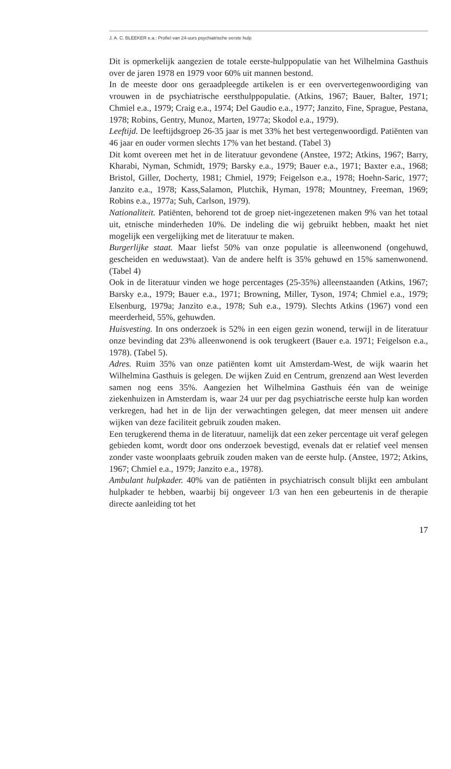J. A. C. BLEEKER e.a.: Profiel van 24-uurs psychiatrische eerste hulp
Dit is opmerkelijk aangezien de totale eerste-hulppopulatie van het Wilhelmina Gasthuis over de jaren 1978 en 1979 voor 60% uit mannen bestond.
In de meeste door ons geraadpleegde artikelen is er een oververtegenwoordiging van vrouwen in de psychiatrische eersthulppopulatie. (Atkins, 1967; Bauer, Balter, 1971; Chmiel e.a., 1979; Craig e.a., 1974; Del Gaudio e.a., 1977; Janzito, Fine, Sprague, Pestana, 1978; Robins, Gentry, Munoz, Marten, 1977a; Skodol e.a., 1979).
Leeftijd. De leeftijdsgroep 26-35 jaar is met 33% het best vertegenwoordigd. Patiënten van 46 jaar en ouder vormen slechts 17% van het bestand. (Tabel 3)
Dit komt overeen met het in de literatuur gevondene (Anstee, 1972; Atkins, 1967; Barry, Kharabi, Nyman, Schmidt, 1979; Barsky e.a., 1979; Bauer e.a., 1971; Baxter e.a., 1968; Bristol, Giller, Docherty, 1981; Chmiel, 1979; Feigelson e.a., 1978; Hoehn-Saric, 1977; Janzito e.a., 1978; Kass,Salamon, Plutchik, Hyman, 1978; Mountney, Freeman, 1969; Robins e.a., 1977a; Suh, Carlson, 1979).
Nationaliteit. Patiënten, behorend tot de groep niet-ingezetenen maken 9% van het totaal uit, etnische minderheden 10%. De indeling die wij gebruikt hebben, maakt het niet mogelijk een vergelijking met de literatuur te maken.
Burgerlijke staat. Maar liefst 50% van onze populatie is alleenwonend (ongehuwd, gescheiden en weduwstaat). Van de andere helft is 35% gehuwd en 15% samenwonend. (Tabel 4)
Ook in de literatuur vinden we hoge percentages (25-35%) alleenstaanden (Atkins, 1967; Barsky e.a., 1979; Bauer e.a., 1971; Browning, Miller, Tyson, 1974; Chmiel e.a., 1979; Elsenburg, 1979a; Janzito e.a., 1978; Suh e.a., 1979). Slechts Atkins (1967) vond een meerderheid, 55%, gehuwden.
Huisvesting. In ons onderzoek is 52% in een eigen gezin wonend, terwijl in de literatuur onze bevinding dat 23% alleenwonend is ook terugkeert (Bauer e.a. 1971; Feigelson e.a., 1978). (Tabel 5).
Adres. Ruim 35% van onze patiënten komt uit Amsterdam-West, de wijk waarin het Wilhelmina Gasthuis is gelegen. De wijken Zuid en Centrum, grenzend aan West leverden samen nog eens 35%. Aangezien het Wilhelmina Gasthuis één van de weinige ziekenhuizen in Amsterdam is, waar 24 uur per dag psychiatrische eerste hulp kan worden verkregen, had het in de lijn der verwachtingen gelegen, dat meer mensen uit andere wijken van deze faciliteit gebruik zouden maken.
Een terugkerend thema in de literatuur, namelijk dat een zeker percentage uit veraf gelegen gebieden komt, wordt door ons onderzoek bevestigd, evenals dat er relatief veel mensen zonder vaste woonplaats gebruik zouden maken van de eerste hulp. (Anstee, 1972; Atkins, 1967; Chmiel e.a., 1979; Janzito e.a., 1978).
Ambulant hulpkader. 40% van de patiënten in psychiatrisch consult blijkt een ambulant hulpkader te hebben, waarbij bij ongeveer 1/3 van hen een gebeurtenis in de therapie directe aanleiding tot het
17